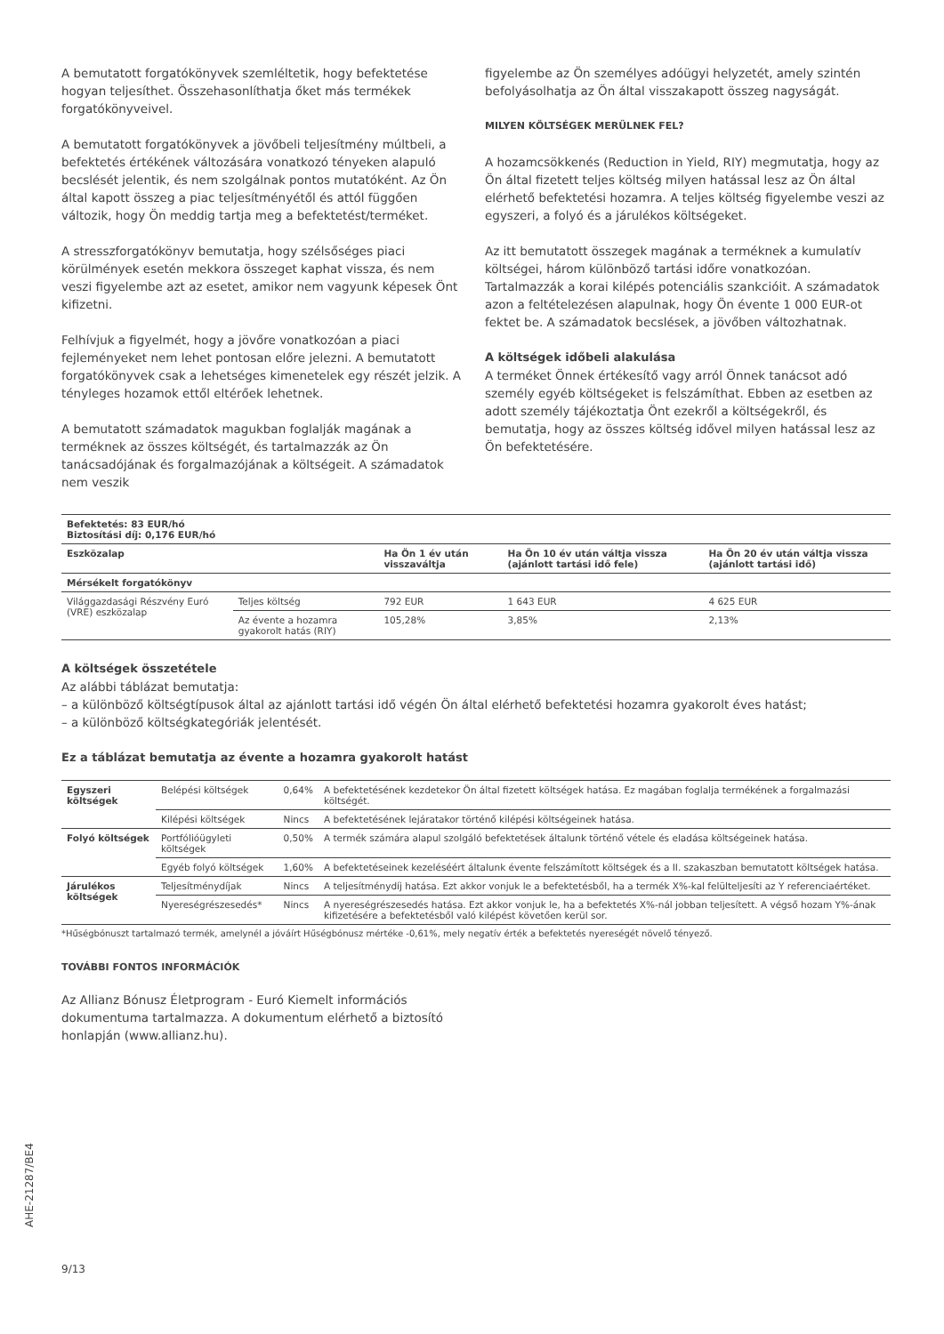A bemutatott forgatókönyvek szemléltetik, hogy befektetése hogyan teljesíthet. Összehasonlíthatja őket más termékek forgatókönyveivel.
A bemutatott forgatókönyvek a jövőbeli teljesítmény múltbeli, a befektetés értékének változására vonatkozó tényeken alapuló becslését jelentik, és nem szolgálnak pontos mutatóként. Az Ön által kapott összeg a piac teljesítményétől és attól függően változik, hogy Ön meddig tartja meg a befektetést/terméket.
A stresszforgatókönyv bemutatja, hogy szélsőséges piaci körülmények esetén mekkora összeget kaphat vissza, és nem veszi figyelembe azt az esetet, amikor nem vagyunk képesek Önt kifizetni.
Felhívjuk a figyelmét, hogy a jövőre vonatkozóan a piaci fejleményeket nem lehet pontosan előre jelezni. A bemutatott forgatókönyvek csak a lehetséges kimenetelek egy részét jelzik. A tényleges hozamok ettől eltérőek lehetnek.
A bemutatott számadatok magukban foglalják magának a terméknek az összes költségét, és tartalmazzák az Ön tanácsadójának és forgalmazójának a költségeit. A számadatok nem veszik
figyelembe az Ön személyes adóügyi helyzetét, amely szintén befolyásolhatja az Ön által visszakapott összeg nagyságát.
MILYEN KÖLTSÉGEK MERÜLNEK FEL?
A hozamcsökkenés (Reduction in Yield, RIY) megmutatja, hogy az Ön által fizetett teljes költség milyen hatással lesz az Ön által elérhető befektetési hozamra. A teljes költség figyelembe veszi az egyszeri, a folyó és a járulékos költségeket.
Az itt bemutatott összegek magának a terméknek a kumulatív költségei, három különböző tartási időre vonatkozóan. Tartalmazzák a korai kilépés potenciális szankcióit. A számadatok azon a feltételezésen alapulnak, hogy Ön évente 1 000 EUR-ot fektet be. A számadatok becslések, a jövőben változhatnak.
A költségek időbeli alakulása
A terméket Önnek értékesítő vagy arról Önnek tanácsot adó személy egyéb költségeket is felszámíthat. Ebben az esetben az adott személy tájékoztatja Önt ezekről a költségekről, és bemutatja, hogy az összes költség idővel milyen hatással lesz az Ön befektetésére.
| Befektetés: 83 EUR/hó Biztosítási díj: 0,176 EUR/hó | | | | |
| --- | --- | --- | --- | --- |
| Eszközalap | | Ha Ön 1 év után visszaváltja | Ha Ön 10 év után váltja vissza (ajánlott tartási idő fele) | Ha Ön 20 év után váltja vissza (ajánlott tartási idő) |
| Mérsékelt forgatókönyv | | | | |
| Világgazdasági Részvény Euró (VRE) eszközalap | Teljes költség | 792 EUR | 1 643 EUR | 4 625 EUR |
| | Az évente a hozamra gyakorolt hatás (RIY) | 105,28% | 3,85% | 2,13% |
A költségek összetétele
Az alábbi táblázat bemutatja:
– a különböző költségtípusok által az ajánlott tartási idő végén Ön által elérhető befektetési hozamra gyakorolt éves hatást;
– a különböző költségkategóriák jelentését.
Ez a táblázat bemutatja az évente a hozamra gyakorolt hatást
| Egyszeri költségek | Belépési költségek | 0,64% | A befektetésének kezdetekor Ön által fizetett költségek hatása. Ez magában foglalja termékének a forgalmazási költségét. |
| | Kilépési költségek | Nincs | A befektetésének lejáratakor történő kilépési költségeinek hatása. |
| Folyó költségek | Portfólióügyleti költségek | 0,50% | A termék számára alapul szolgáló befektetések általunk történő vétele és eladása költségeinek hatása. |
| | Egyéb folyó költségek | 1,60% | A befektetéseinek kezeléséért általunk évente felszámított költségek és a II. szakaszban bemutatott költségek hatása. |
| Járulékos költségek | Teljesítménydíjak | Nincs | A teljesítménydíj hatása. Ezt akkor vonjuk le a befektetésből, ha a termék X%-kal felülteljesíti az Y referenciaértéket. |
| | Nyereségrészesedés* | Nincs | A nyereségrészesedés hatása. Ezt akkor vonjuk le, ha a befektetés X%-nál jobban teljesített. A végső hozam Y%-ának kifizetésére a befektetésből való kilépést követően kerül sor. |
*Hűségbónuszt tartalmazó termék, amelynél a jóváírt Hűségbónusz mértéke -0,61%, mely negatív érték a befektetés nyereségét növelő tényező.
TOVÁBBI FONTOS INFORMÁCIÓK
Az Allianz Bónusz Életprogram - Euró Kiemelt információs dokumentuma tartalmazza. A dokumentum elérhető a biztosító honlapján (www.allianz.hu).
9/13
AHE-21287/BE4